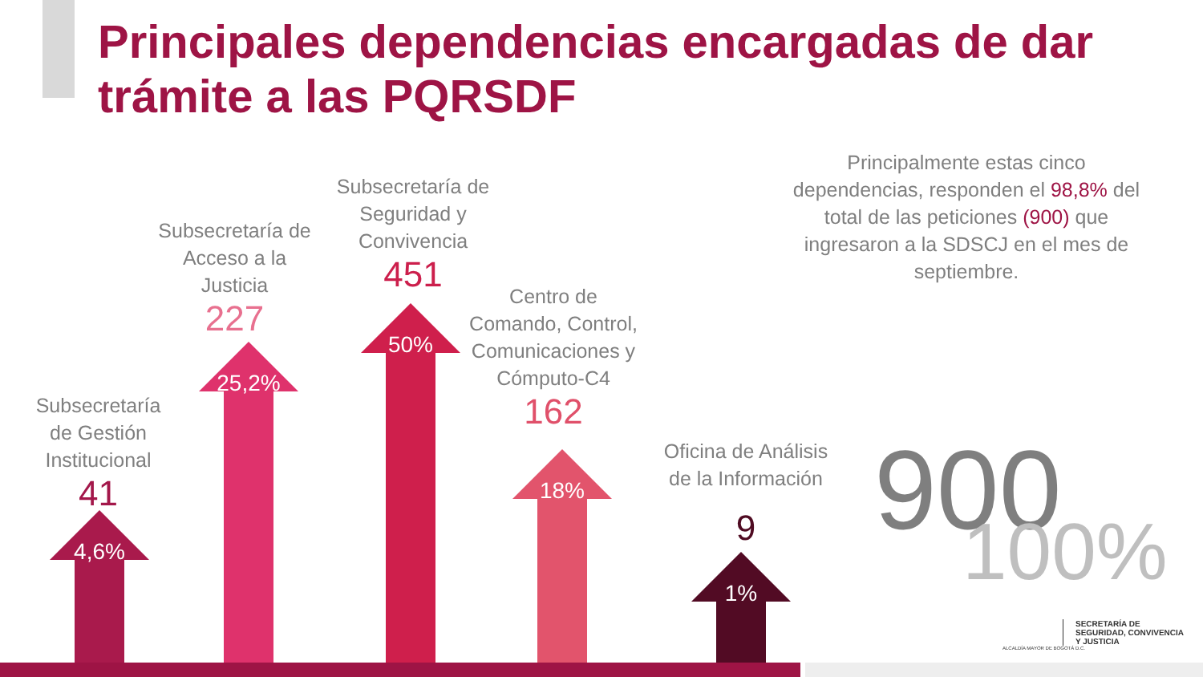Principales dependencias encargadas de dar trámite a las PQRSDF
Subsecretaría de Gestión Institucional
41
Subsecretaría de Acceso a la Justicia
227
Subsecretaría de Seguridad y Convivencia
451
Centro de Comando, Control, Comunicaciones y Cómputo-C4
162
Oficina de Análisis de la Información
9
4,6% 25,2% 50% 18% 1%
Principalmente estas cinco dependencias, responden el 98,8% del total de las peticiones (900) que ingresaron a la SDSCJ en el mes de septiembre.
900 100%
ALCALDÍA MAYOR DE BOGOTÁ D.C.
SECRETARÍA DE
SEGURIDAD, CONVIVENCIA
Y JUSTICIA